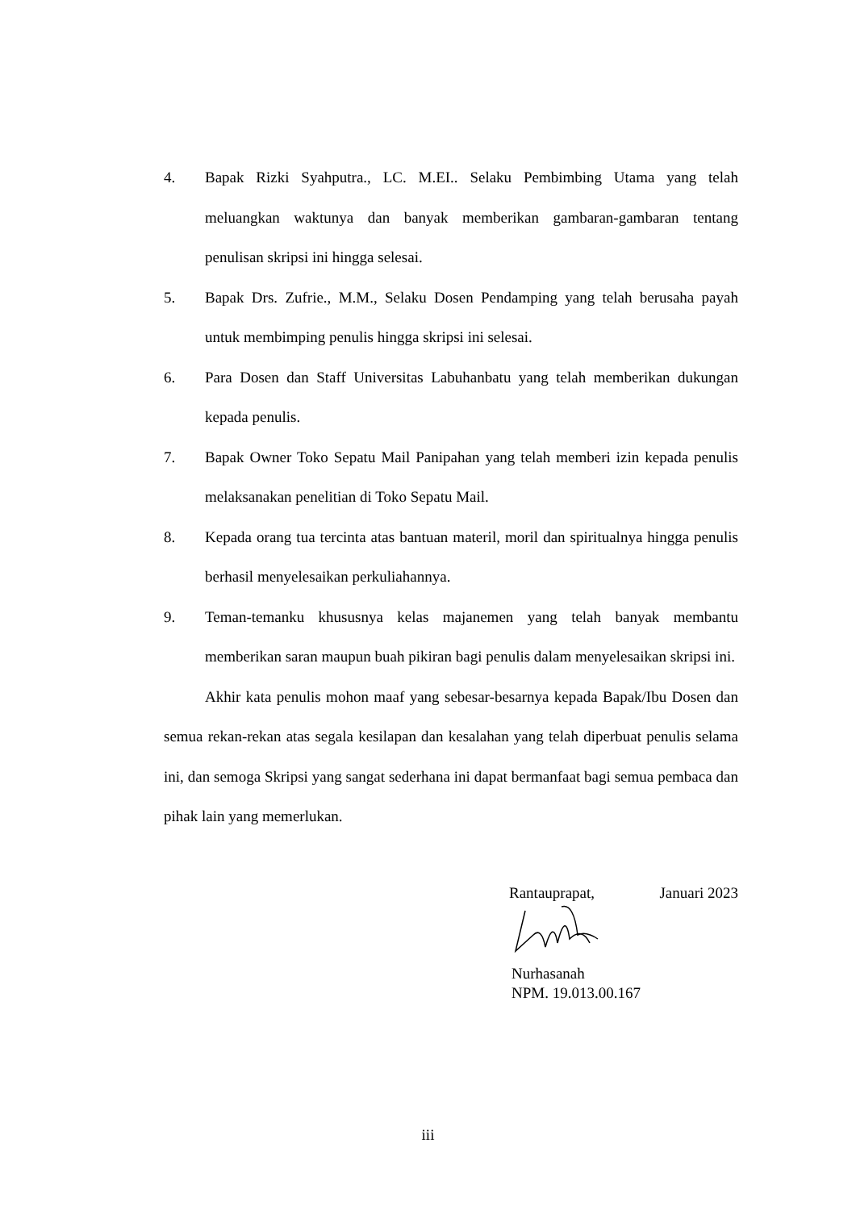4. Bapak Rizki Syahputra., LC. M.EI.. Selaku Pembimbing Utama yang telah meluangkan waktunya dan banyak memberikan gambaran-gambaran tentang penulisan skripsi ini hingga selesai.
5. Bapak Drs. Zufrie., M.M., Selaku Dosen Pendamping yang telah berusaha payah untuk membimping penulis hingga skripsi ini selesai.
6. Para Dosen dan Staff Universitas Labuhanbatu yang telah memberikan dukungan kepada penulis.
7. Bapak Owner Toko Sepatu Mail Panipahan yang telah memberi izin kepada penulis melaksanakan penelitian di Toko Sepatu Mail.
8. Kepada orang tua tercinta atas bantuan materil, moril dan spiritualnya hingga penulis berhasil menyelesaikan perkuliahannya.
9. Teman-temanku khususnya kelas majanemen yang telah banyak membantu memberikan saran maupun buah pikiran bagi penulis dalam menyelesaikan skripsi ini.
Akhir kata penulis mohon maaf yang sebesar-besarnya kepada Bapak/Ibu Dosen dan semua rekan-rekan atas segala kesilapan dan kesalahan yang telah diperbuat penulis selama ini, dan semoga Skripsi yang sangat sederhana ini dapat bermanfaat bagi semua pembaca dan pihak lain yang memerlukan.
Rantauprapat, Januari 2023
Nurhasanah
NPM. 19.013.00.167
iii